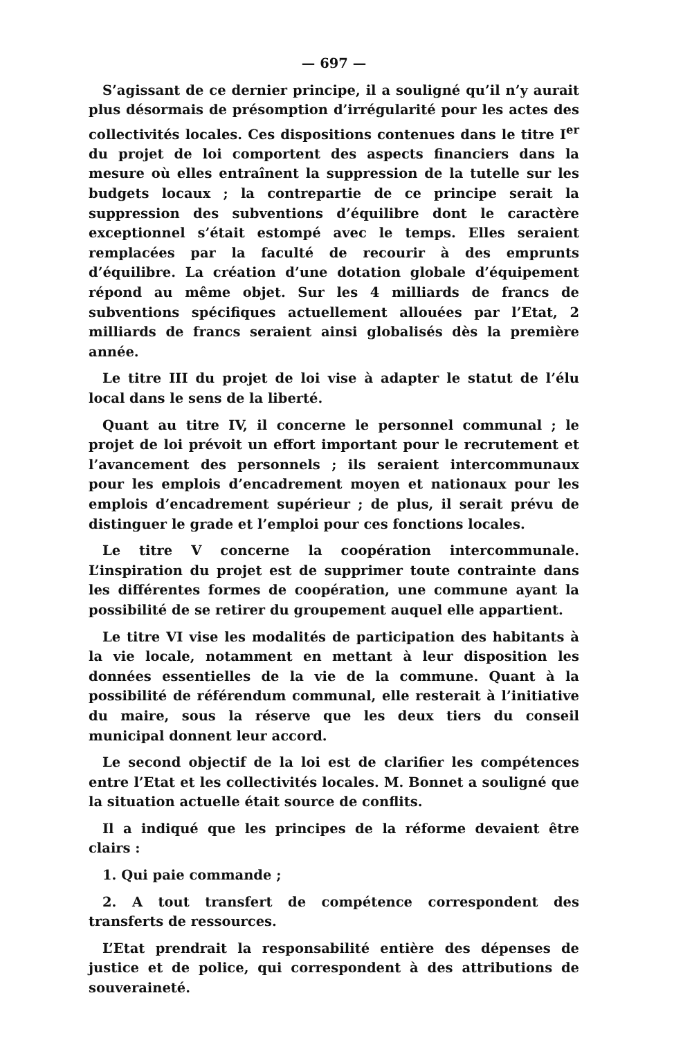— 697 —
S’agissant de ce dernier principe, il a souligné qu’il n’y aurait plus désormais de présomption d’irrégularité pour les actes des collectivités locales. Ces dispositions contenues dans le titre I<sup>er</sup> du projet de loi comportent des aspects financiers dans la mesure où elles entraînent la suppression de la tutelle sur les budgets locaux ; la contrepartie de ce principe serait la suppression des subventions d’équilibre dont le caractère exceptionnel s’était estompé avec le temps. Elles seraient remplacées par la faculté de recourir à des emprunts d’équilibre. La création d’une dotation globale d’équipement répond au même objet. Sur les 4 milliards de francs de subventions spécifiques actuellement allouées par l’Etat, 2 milliards de francs seraient ainsi globalisés dès la première année.
Le titre III du projet de loi vise à adapter le statut de l’élu local dans le sens de la liberté.
Quant au titre IV, il concerne le personnel communal ; le projet de loi prévoit un effort important pour le recrutement et l’avancement des personnels ; ils seraient intercommunaux pour les emplois d’encadrement moyen et nationaux pour les emplois d’encadrement supérieur ; de plus, il serait prévu de distinguer le grade et l’emploi pour ces fonctions locales.
Le titre V concerne la coopération intercommunale. L’inspiration du projet est de supprimer toute contrainte dans les différentes formes de coopération, une commune ayant la possibilité de se retirer du groupement auquel elle appartient.
Le titre VI vise les modalités de participation des habitants à la vie locale, notamment en mettant à leur disposition les données essentielles de la vie de la commune. Quant à la possibilité de référendum communal, elle resterait à l’initiative du maire, sous la réserve que les deux tiers du conseil municipal donnent leur accord.
Le second objectif de la loi est de clarifier les compétences entre l’Etat et les collectivités locales. M. Bonnet a souligné que la situation actuelle était source de conflits.
Il a indiqué que les principes de la réforme devaient être clairs :
1. Qui paie commande ;
2. A tout transfert de compétence correspondent des transferts de ressources.
L’Etat prendrait la responsabilité entière des dépenses de justice et de police, qui correspondent à des attributions de souveraineté.